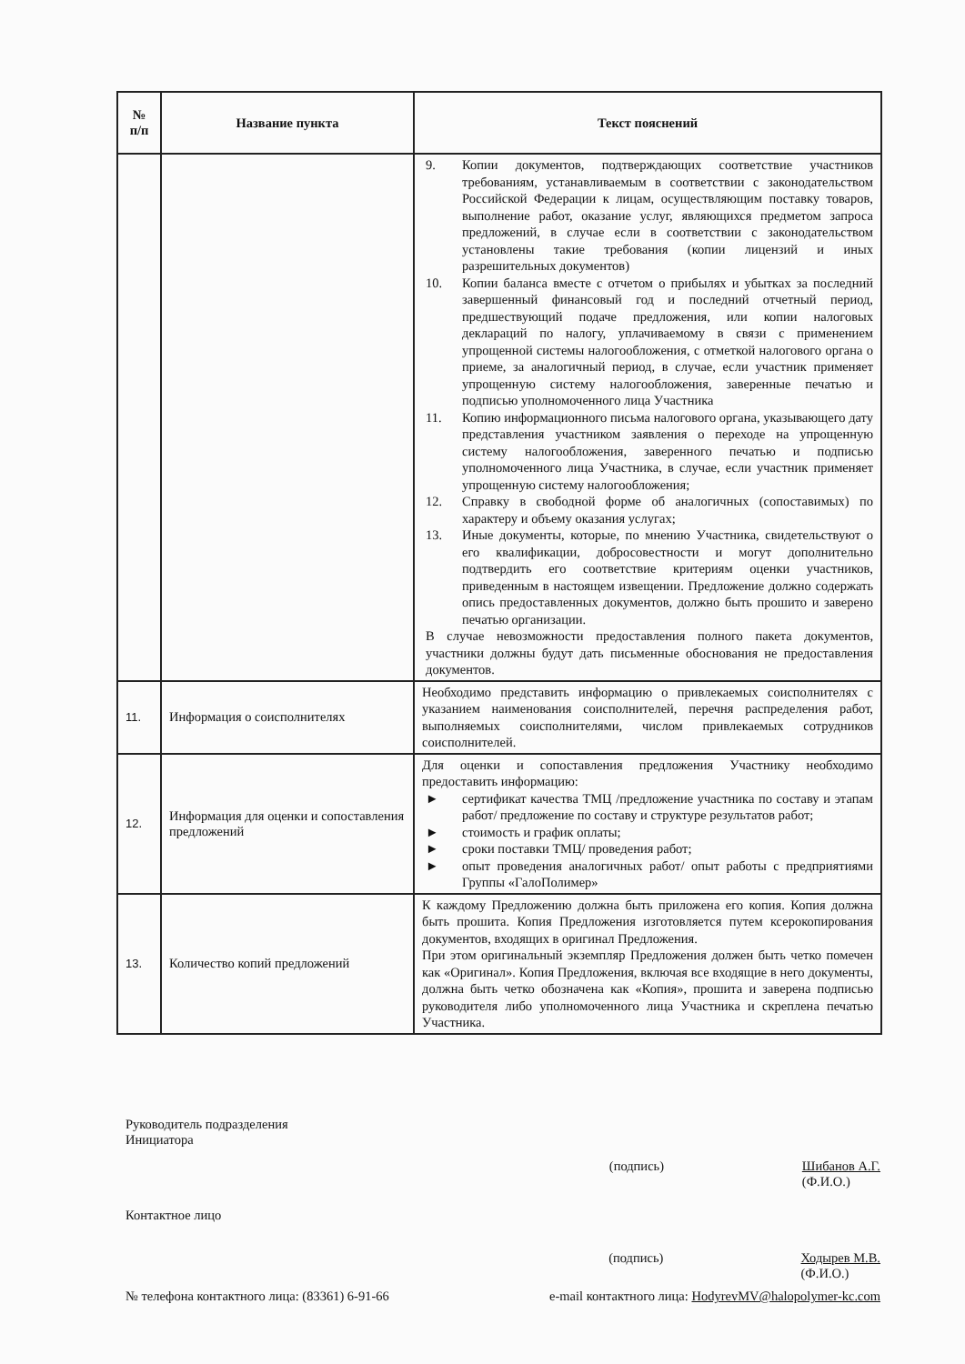| № п/п | Название пункта | Текст пояснений |
| --- | --- | --- |
| | | 9. Копии документов, подтверждающих соответствие участников требованиям, устанавливаемым в соответствии с законодательством Российской Федерации к лицам, осуществляющим поставку товаров, выполнение работ, оказание услуг, являющихся предметом запроса предложений, в случае если в соответствии с законодательством установлены такие требования (копии лицензий и иных разрешительных документов) 10. Копии баланса вместе с отчетом о прибылях и убытках за последний завершенный финансовый год и последний отчетный период, предшествующий подаче предложения, или копии налоговых деклараций по налогу, уплачиваемому в связи с применением упрощенной системы налогообложения, с отметкой налогового органа о приеме, за аналогичный период, в случае, если участник применяет упрощенную систему налогообложения, заверенные печатью и подписью уполномоченного лица Участника 11. Копию информационного письма налогового органа, указывающего дату представления участником заявления о переходе на упрощенную систему налогообложения, заверенного печатью и подписью уполномоченного лица Участника, в случае, если участник применяет упрощенную систему налогообложения; 12. Справку в свободной форме об аналогичных (сопоставимых) по характеру и объему оказания услугах; 13. Иные документы, которые, по мнению Участника, свидетельствуют о его квалификации, добросовестности и могут дополнительно подтвердить его соответствие критериям оценки участников, приведенным в настоящем извещении. Предложение должно содержать опись предоставленных документов, должно быть прошито и заверено печатью организации. В случае невозможности предоставления полного пакета документов, участники должны будут дать письменные обоснования не предоставления документов. |
| 11. | Информация о соисполнителях | Необходимо представить информацию о привлекаемых соисполнителях с указанием наименования соисполнителей, перечня распределения работ, выполняемых соисполнителями, числом привлекаемых сотрудников соисполнителей. |
| 12. | Информация для оценки и сопоставления предложений | Для оценки и сопоставления предложения Участнику необходимо предоставить информацию: ► сертификат качества ТМЦ /предложение участника по составу и этапам работ/ предложение по составу и структуре результатов работ; ► стоимость и график оплаты; ► сроки поставки ТМЦ/ проведения работ; ► опыт проведения аналогичных работ/ опыт работы с предприятиями Группы «ГалоПолимер» |
| 13. | Количество копий предложений | К каждому Предложению должна быть приложена его копия. Копия должна быть прошита. Копия Предложения изготовляется путем ксерокопирования документов, входящих в оригинал Предложения. При этом оригинальный экземпляр Предложения должен быть четко помечен как «Оригинал». Копия Предложения, включая все входящие в него документы, должна быть четко обозначена как «Копия», прошита и заверена подписью руководителя либо уполномоченного лица Участника и скреплена печатью Участника. |
Руководитель подразделения
Инициатора
(подпись) Шибанов А.Г.
(Ф.И.О.)
Контактное лицо
(подпись) Ходырев М.В.
(Ф.И.О.)
№ телефона контактного лица: (83361) 6-91-66 e-mail контактного лица: HodyrevMV@halopolymer-kc.com